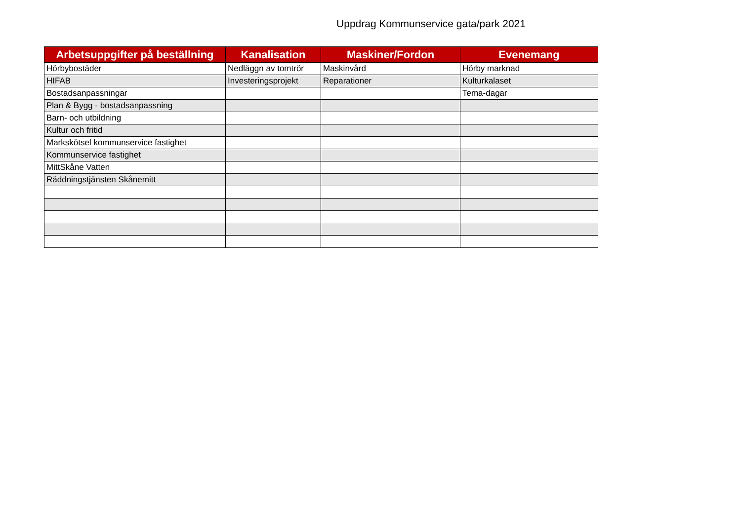Uppdrag Kommunservice gata/park 2021
| Arbetsuppgifter på beställning | Kanalisation | Maskiner/Fordon | Evenemang |
| --- | --- | --- | --- |
| Hörbybostäder | Nedläggn av tomtrör | Maskinvård | Hörby marknad |
| HIFAB | Investeringsprojekt | Reparationer | Kulturkalaset |
| Bostadsanpassningar | | | Tema-dagar |
| Plan & Bygg - bostadsanpassning | | | |
| Barn- och utbildning | | | |
| Kultur och fritid | | | |
| Markskötsel kommunservice fastighet | | | |
| Kommunservice fastighet | | | |
| MittSkåne Vatten | | | |
| Räddningstjänsten Skånemitt | | | |